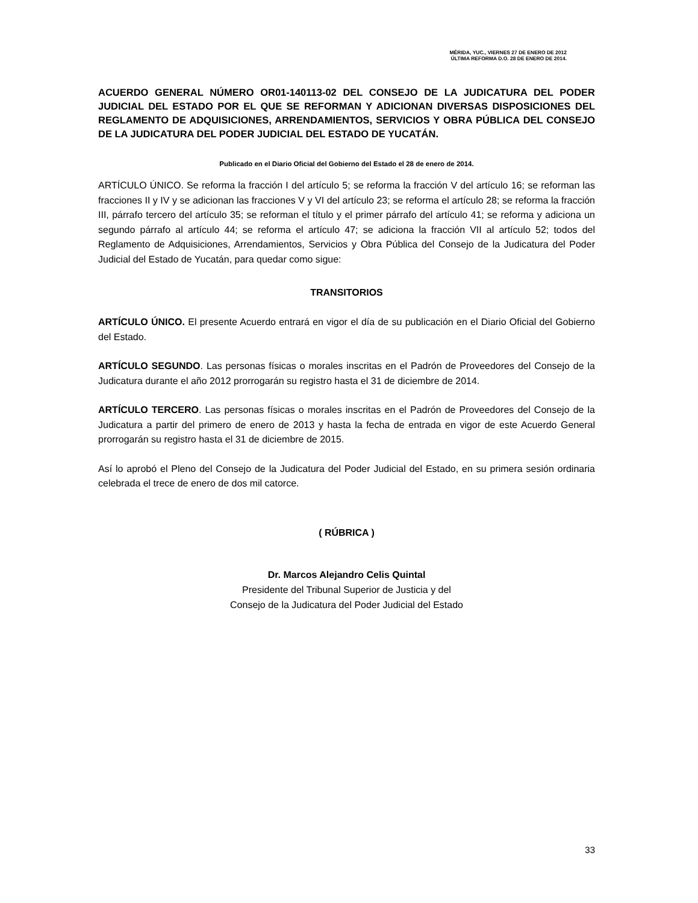MÉRIDA, YUC., VIERNES 27 DE ENERO DE 2012
ÚLTIMA REFORMA D.O. 28 DE ENERO DE 2014.
ACUERDO GENERAL NÚMERO OR01-140113-02 DEL CONSEJO DE LA JUDICATURA DEL PODER JUDICIAL DEL ESTADO POR EL QUE SE REFORMAN Y ADICIONAN DIVERSAS DISPOSICIONES DEL REGLAMENTO DE ADQUISICIONES, ARRENDAMIENTOS, SERVICIOS Y OBRA PÚBLICA DEL CONSEJO DE LA JUDICATURA DEL PODER JUDICIAL DEL ESTADO DE YUCATÁN.
Publicado en el Diario Oficial del Gobierno del Estado el 28 de enero de 2014.
ARTÍCULO ÚNICO. Se reforma la fracción I del artículo 5; se reforma la fracción V del artículo 16; se reforman las fracciones II y IV y se adicionan las fracciones V y VI del artículo 23; se reforma el artículo 28; se reforma la fracción III, párrafo tercero del artículo 35; se reforman el título y el primer párrafo del artículo 41; se reforma y adiciona un segundo párrafo al artículo 44; se reforma el artículo 47; se adiciona la fracción VII al artículo 52; todos del Reglamento de Adquisiciones, Arrendamientos, Servicios y Obra Pública del Consejo de la Judicatura del Poder Judicial del Estado de Yucatán, para quedar como sigue:
TRANSITORIOS
ARTÍCULO ÚNICO. El presente Acuerdo entrará en vigor el día de su publicación en el Diario Oficial del Gobierno del Estado.
ARTÍCULO SEGUNDO. Las personas físicas o morales inscritas en el Padrón de Proveedores del Consejo de la Judicatura durante el año 2012 prorrogarán su registro hasta el 31 de diciembre de 2014.
ARTÍCULO TERCERO. Las personas físicas o morales inscritas en el Padrón de Proveedores del Consejo de la Judicatura a partir del primero de enero de 2013 y hasta la fecha de entrada en vigor de este Acuerdo General prorrogarán su registro hasta el 31 de diciembre de 2015.
Así lo aprobó el Pleno del Consejo de la Judicatura del Poder Judicial del Estado, en su primera sesión ordinaria celebrada el trece de enero de dos mil catorce.
( RÚBRICA )
Dr. Marcos Alejandro Celis Quintal
Presidente del Tribunal Superior de Justicia y del
Consejo de la Judicatura del Poder Judicial del Estado
33